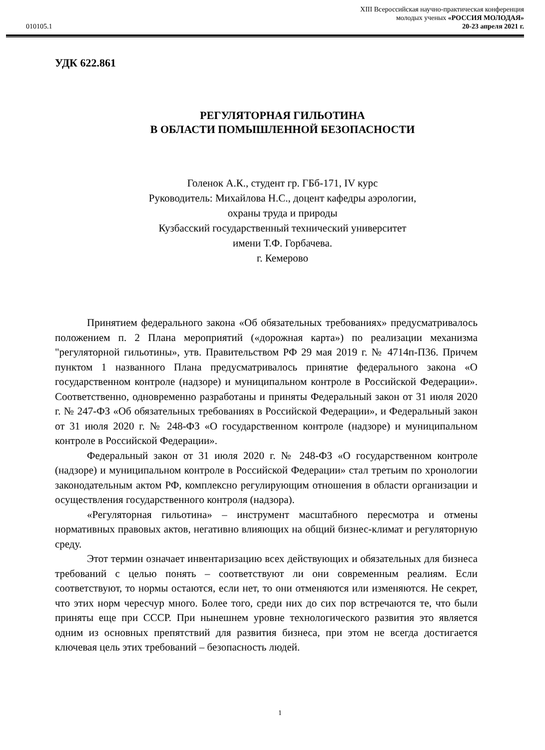010105.1
XIII Всероссийская научно-практическая конференция
молодых ученых «РОССИЯ МОЛОДАЯ»
20-23 апреля 2021 г.
УДК 622.861
РЕГУЛЯТОРНАЯ ГИЛЬОТИНА
В ОБЛАСТИ ПОМЫШЛЕННОЙ БЕЗОПАСНОСТИ
Голенок А.К., студент гр. ГБб-171, IV курс
Руководитель: Михайлова Н.С., доцент кафедры аэрологии,
охраны труда и природы
Кузбасский государственный технический университет
имени Т.Ф. Горбачева.
г. Кемерово
Принятием федерального закона «Об обязательных требованиях» предусматривалось положением п. 2 Плана мероприятий («дорожная карта») по реализации механизма "регуляторной гильотины», утв. Правительством РФ 29 мая 2019 г. № 4714п-П36. Причем пунктом 1 названного Плана предусматривалось принятие федерального закона «О государственном контроле (надзоре) и муниципальном контроле в Российской Федерации». Соответственно, одновременно разработаны и приняты Федеральный закон от 31 июля 2020 г. № 247-ФЗ «Об обязательных требованиях в Российской Федерации», и Федеральный закон от 31 июля 2020 г. № 248-ФЗ «О государственном контроле (надзоре) и муниципальном контроле в Российской Федерации».
Федеральный закон от 31 июля 2020 г. № 248-ФЗ «О государственном контроле (надзоре) и муниципальном контроле в Российской Федерации» стал третьим по хронологии законодательным актом РФ, комплексно регулирующим отношения в области организации и осуществления государственного контроля (надзора).
«Регуляторная гильотина» – инструмент масштабного пересмотра и отмены нормативных правовых актов, негативно влияющих на общий бизнес-климат и регуляторную среду.
Этот термин означает инвентаризацию всех действующих и обязательных для бизнеса требований с целью понять – соответствуют ли они современным реалиям. Если соответствуют, то нормы остаются, если нет, то они отменяются или изменяются. Не секрет, что этих норм чересчур много. Более того, среди них до сих пор встречаются те, что были приняты еще при СССР. При нынешнем уровне технологического развития это является одним из основных препятствий для развития бизнеса, при этом не всегда достигается ключевая цель этих требований – безопасность людей.
1